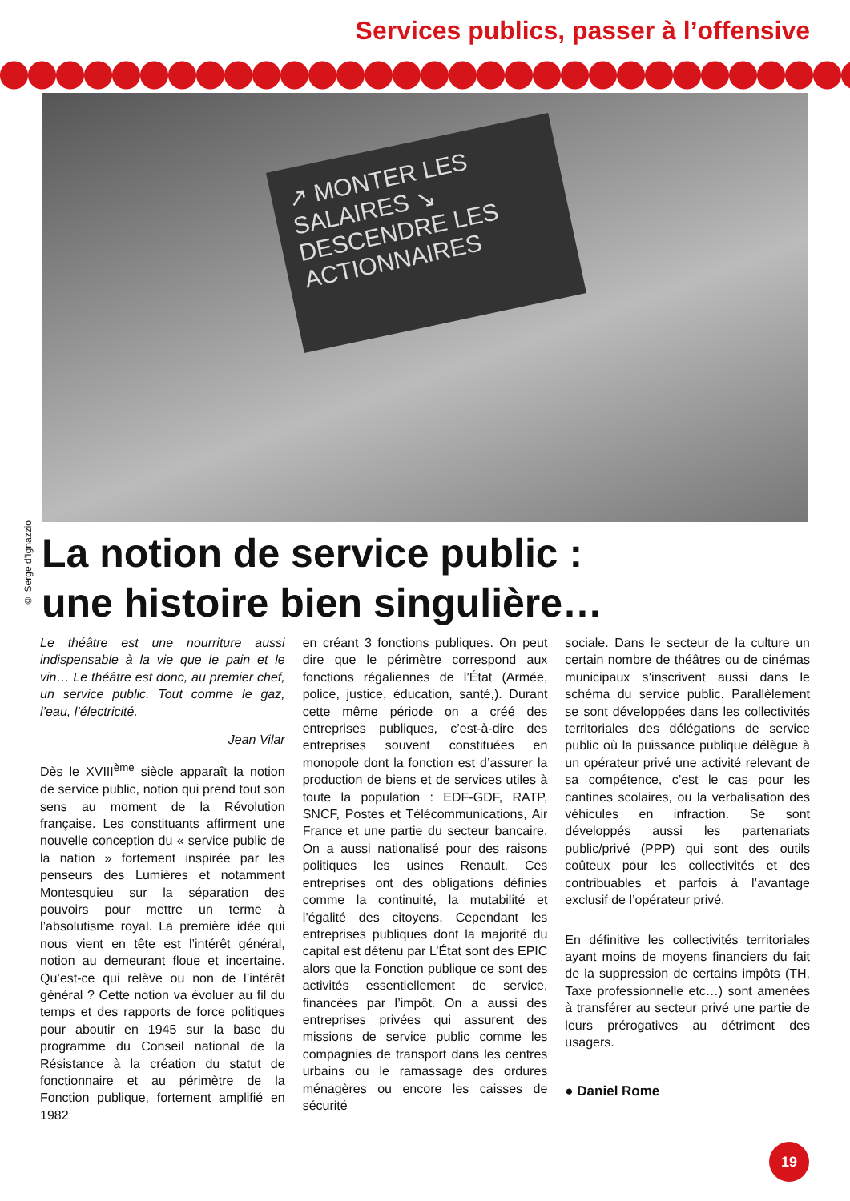Services publics, passer à l’offensive
↗ MONTER LES SALAIRES ↘ DESCENDRE LES ACTIONNAIRES
© Serge d’Ignazzio
La notion de service public :
une histoire bien singulière…
Le théâtre est une nourriture aussi indispensable à la vie que le pain et le vin… Le théâtre est donc, au premier chef, un service public. Tout comme le gaz, l’eau, l’électricité.
Jean Vilar
Dès le XVIII<sup>ème</sup> siècle apparaît la notion de service public, notion qui prend tout son sens au moment de la Révolution française. Les constituants affirment une nouvelle conception du « service public de la nation » fortement inspirée par les penseurs des Lumières et notamment Montesquieu sur la séparation des pouvoirs pour mettre un terme à l’absolutisme royal. La première idée qui nous vient en tête est l’intérêt général, notion au demeurant floue et incertaine. Qu’est-ce qui relève ou non de l’intérêt général ? Cette notion va évoluer au fil du temps et des rapports de force politiques pour aboutir en 1945 sur la base du programme du Conseil national de la Résistance à la création du statut de fonctionnaire et au périmètre de la Fonction publique, fortement amplifié en 1982
en créant 3 fonctions publiques. On peut dire que le périmètre correspond aux fonctions régaliennes de l’État (Armée, police, justice, éducation, santé,). Durant cette même période on a créé des entreprises publiques, c’est-à-dire des entreprises souvent constituées en monopole dont la fonction est d’assurer la production de biens et de services utiles à toute la population : EDF-GDF, RATP, SNCF, Postes et Télécommunications, Air France et une partie du secteur bancaire. On a aussi nationalisé pour des raisons politiques les usines Renault. Ces entreprises ont des obligations définies comme la continuité, la mutabilité et l’égalité des citoyens. Cependant les entreprises publiques dont la majorité du capital est détenu par L’État sont des EPIC alors que la Fonction publique ce sont des activités essentiellement de service, financées par l’impôt. On a aussi des entreprises privées qui assurent des missions de service public comme les compagnies de transport dans les centres urbains ou le ramassage des ordures ménagères ou encore les caisses de sécurité
sociale. Dans le secteur de la culture un certain nombre de théâtres ou de cinémas municipaux s’inscrivent aussi dans le schéma du service public. Parallèlement se sont développées dans les collectivités territoriales des délégations de service public où la puissance publique délègue à un opérateur privé une activité relevant de sa compétence, c’est le cas pour les cantines scolaires, ou la verbalisation des véhicules en infraction. Se sont développés aussi les partenariats public/privé (PPP) qui sont des outils coûteux pour les collectivités et des contribuables et parfois à l’avantage exclusif de l’opérateur privé.
En définitive les collectivités territoriales ayant moins de moyens financiers du fait de la suppression de certains impôts (TH, Taxe professionnelle etc…) sont amenées à transférer au secteur privé une partie de leurs prérogatives au détriment des usagers.
● Daniel Rome
19